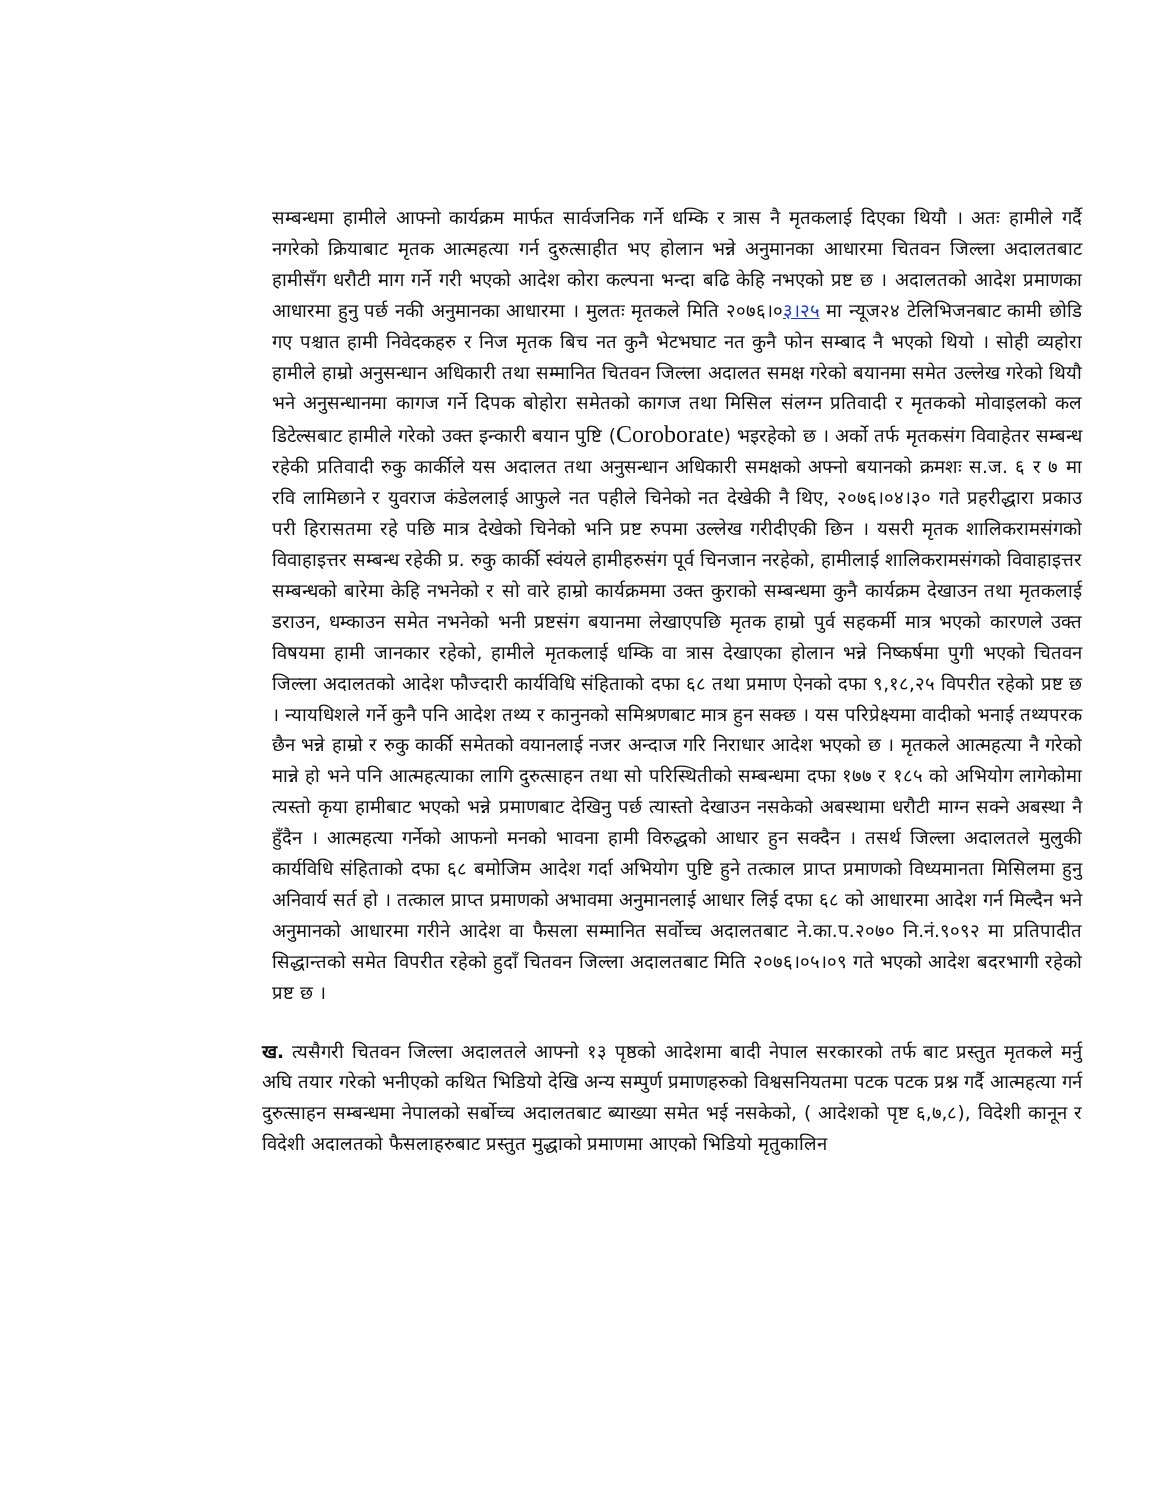सम्बन्धमा हामीले आफ्नो कार्यक्रम मार्फत सार्वजनिक गर्ने धम्कि र त्रास नै मृतकलाई दिएका थियौ । अतः हामीले गर्दै नगरेको क्रियाबाट मृतक आत्महत्या गर्न दुरुत्साहीत भए होलान भन्ने अनुमानका आधारमा चितवन जिल्ला अदालतबाट हामीसँग धरौटी माग गर्ने गरी भएको आदेश कोरा कल्पना भन्दा बढि केहि नभएको प्रष्ट छ । अदालतको आदेश प्रमाणका आधारमा हुनु पर्छ नकी अनुमानका आधारमा । मुलतः मृतकले मिति २०७६।०३।२५ मा न्यूज२४ टेलिभिजनबाट कामी छोडि गए पश्चात हामी निवेदकहरु र निज मृतक बिच नत कुनै भेटभघाट नत कुनै फोन सम्बाद नै भएको थियो । सोही व्यहोरा हामीले हाम्रो अनुसन्धान अधिकारी तथा सम्मानित चितवन जिल्ला अदालत समक्ष गरेको बयानमा समेत उल्लेख गरेको थियौ भने अनुसन्धानमा कागज गर्ने दिपक बोहोरा समेतको कागज तथा मिसिल संलग्न प्रतिवादी र मृतकको मोवाइलको कल डिटेल्सबाट हामीले गरेको उक्त इन्कारी बयान पुष्टि (Coroborate) भइरहेको छ । अर्को तर्फ मृतकसंग विवाहेतर सम्बन्ध रहेकी प्रतिवादी रुकु कार्कीले यस अदालत तथा अनुसन्धान अधिकारी समक्षको अफ्नो बयानको क्रमशः स.ज. ६ र ७ मा रवि लामिछाने र युवराज कंडेललाई आफुले नत पहीले चिनेको नत देखेकी नै थिए, २०७६।०४।३० गते प्रहरीद्धारा प्रकाउ परी हिरासतमा रहे पछि मात्र देखेको चिनेको भनि प्रष्ट रुपमा उल्लेख गरीदीएकी छिन । यसरी मृतक शालिकरामसंगको विवाहाइत्तर सम्बन्ध रहेकी प्र. रुकु कार्की स्वंयले हामीहरुसंग पूर्व चिनजान नरहेको, हामीलाई शालिकरामसंगको विवाहाइत्तर सम्बन्धको बारेमा केहि नभनेको र सो वारे हाम्रो कार्यक्रममा उक्त कुराको सम्बन्धमा कुनै कार्यक्रम देखाउन तथा मृतकलाई डराउन, धम्काउन समेत नभनेको भनी प्रष्टसंग बयानमा लेखाएपछि मृतक हाम्रो पुर्व सहकर्मी मात्र भएको कारणले उक्त विषयमा हामी जानकार रहेको, हामीले मृतकलाई धम्कि वा त्रास देखाएका होलान भन्ने निष्कर्षमा पुगी भएको चितवन जिल्ला अदालतको आदेश फौज्दारी कार्यविधि संहिताको दफा ६८ तथा प्रमाण ऐनको दफा ९,१८,२५ विपरीत रहेको प्रष्ट छ । न्यायधिशले गर्ने कुनै पनि आदेश तथ्य र कानुनको समिश्रणबाट मात्र हुन सक्छ । यस परिप्रेक्ष्यमा वादीको भनाई तथ्यपरक छैन भन्ने हाम्रो र रुकु कार्की समेतको वयानलाई नजर अन्दाज गरि निराधार आदेश भएको छ । मृतकले आत्महत्या नै गरेको मान्ने हो भने पनि आत्महत्याका लागि दुरुत्साहन तथा सो परिस्थितीको सम्बन्धमा दफा १७७ र १८५ को अभियोग लागेकोमा त्यस्तो कृया हामीबाट भएको भन्ने प्रमाणबाट देखिनु पर्छ त्यास्तो देखाउन नसकेको अबस्थामा धरौटी माग्न सक्ने अबस्था नै हुँदैन । आत्महत्या गर्नेको आफनो मनको भावना हामी विरुद्धको आधार हुन सक्दैन । तसर्थ जिल्ला अदालतले मुलुकी कार्यविधि संहिताको दफा ६८ बमोजिम आदेश गर्दा अभियोग पुष्टि हुने तत्काल प्राप्त प्रमाणको विध्यमानता मिसिलमा हुनु अनिवार्य सर्त हो । तत्काल प्राप्त प्रमाणको अभावमा अनुमानलाई आधार लिई दफा ६८ को आधारमा आदेश गर्न मिल्दैन भने अनुमानको आधारमा गरीने आदेश वा फैसला सम्मानित सर्वोच्च अदालतबाट ने.का.प.२०७० नि.नं.९०९२ मा प्रतिपादीत सिद्धान्तको समेत विपरीत रहेको हुदाँ चितवन जिल्ला अदालतबाट मिति २०७६।०५।०९ गते भएको आदेश बदरभागी रहेको प्रष्ट छ ।
ख. त्यसैगरी चितवन जिल्ला अदालतले आफ्नो १३ पृष्ठको आदेशमा बादी नेपाल सरकारको तर्फ बाट प्रस्तुत मृतकले मर्नु अघि तयार गरेको भनीएको कथित भिडियो देखि अन्य सम्पुर्ण प्रमाणहरुको विश्वसनियतमा पटक पटक प्रश्न गर्दै आत्महत्या गर्न दुरुत्साहन सम्बन्धमा नेपालको सर्बोच्च अदालतबाट ब्याख्या समेत भई नसकेको, ( आदेशको पृष्ट ६,७,८), विदेशी कानून र विदेशी अदालतको फैसलाहरुबाट प्रस्तुत मुद्धाको प्रमाणमा आएको भिडियो मृतुकालिन